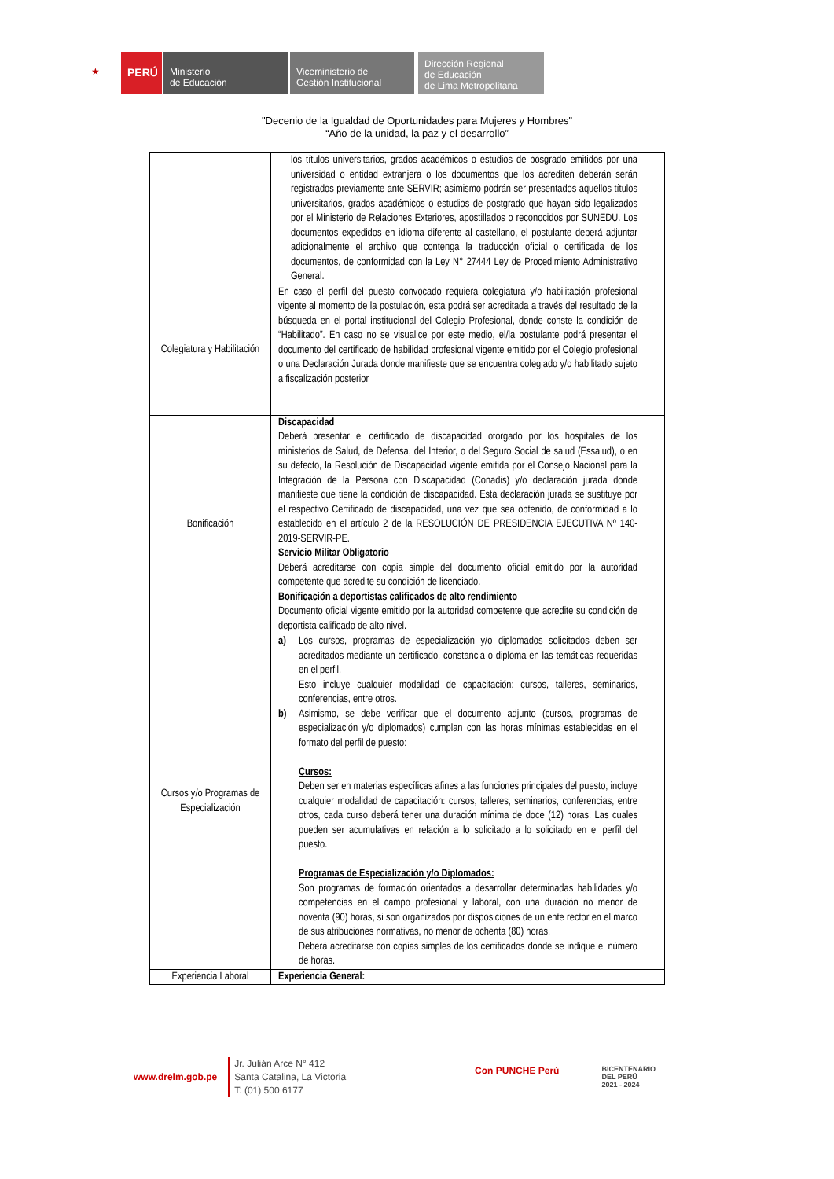★
PERÚ
Ministerio
de Educación
Viceministerio de
Gestión Institucional
Dirección Regional
de Educación
de Lima Metropolitana
"Decenio de la Igualdad de Oportunidades para Mujeres y Hombres"
“Año de la unidad, la paz y el desarrollo”
| | los títulos universitarios, grados académicos o estudios de posgrado emitidos por una universidad o entidad extranjera o los documentos que los acrediten deberán serán registrados previamente ante SERVIR; asimismo podrán ser presentados aquellos títulos universitarios, grados académicos o estudios de postgrado que hayan sido legalizados por el Ministerio de Relaciones Exteriores, apostillados o reconocidos por SUNEDU. Los documentos expedidos en idioma diferente al castellano, el postulante deberá adjuntar adicionalmente el archivo que contenga la traducción oficial o certificada de los documentos, de conformidad con la Ley N° 27444 Ley de Procedimiento Administrativo General. |
| Colegiatura y Habilitación | En caso el perfil del puesto convocado requiera colegiatura y/o habilitación profesional vigente al momento de la postulación, esta podrá ser acreditada a través del resultado de la búsqueda en el portal institucional del Colegio Profesional, donde conste la condición de “Habilitado”. En caso no se visualice por este medio, el/la postulante podrá presentar el documento del certificado de habilidad profesional vigente emitido por el Colegio profesional o una Declaración Jurada donde manifieste que se encuentra colegiado y/o habilitado sujeto a fiscalización posterior |
| Bonificación | Discapacidad Deberá presentar el certificado de discapacidad otorgado por los hospitales de los ministerios de Salud, de Defensa, del Interior, o del Seguro Social de salud (Essalud), o en su defecto, la Resolución de Discapacidad vigente emitida por el Consejo Nacional para la Integración de la Persona con Discapacidad (Conadis) y/o declaración jurada donde manifieste que tiene la condición de discapacidad. Esta declaración jurada se sustituye por el respectivo Certificado de discapacidad, una vez que sea obtenido, de conformidad a lo establecido en el artículo 2 de la RESOLUCIÓN DE PRESIDENCIA EJECUTIVA Nº 140-2019-SERVIR-PE. Servicio Militar Obligatorio Deberá acreditarse con copia simple del documento oficial emitido por la autoridad competente que acredite su condición de licenciado. Bonificación a deportistas calificados de alto rendimiento Documento oficial vigente emitido por la autoridad competente que acredite su condición de deportista calificado de alto nivel. |
| Cursos y/o Programas de Especialización | a) Los cursos, programas de especialización y/o diplomados solicitados deben ser acreditados mediante un certificado, constancia o diploma en las temáticas requeridas en el perfil. Esto incluye cualquier modalidad de capacitación: cursos, talleres, seminarios, conferencias, entre otros. b) Asimismo, se debe verificar que el documento adjunto (cursos, programas de especialización y/o diplomados) cumplan con las horas mínimas establecidas en el formato del perfil de puesto: Cursos: Deben ser en materias específicas afines a las funciones principales del puesto, incluye cualquier modalidad de capacitación: cursos, talleres, seminarios, conferencias, entre otros, cada curso deberá tener una duración mínima de doce (12) horas. Las cuales pueden ser acumulativas en relación a lo solicitado a lo solicitado en el perfil del puesto. Programas de Especialización y/o Diplomados: Son programas de formación orientados a desarrollar determinadas habilidades y/o competencias en el campo profesional y laboral, con una duración no menor de noventa (90) horas, si son organizados por disposiciones de un ente rector en el marco de sus atribuciones normativas, no menor de ochenta (80) horas. Deberá acreditarse con copias simples de los certificados donde se indique el número de horas. |
| Experiencia Laboral | Experiencia General: |
www.drelm.gob.pe
Jr. Julián Arce N° 412
Santa Catalina, La Victoria
T: (01) 500 6177
Con PUNCHE Perú
BICENTENARIO
DEL PERÚ
2021 - 2024